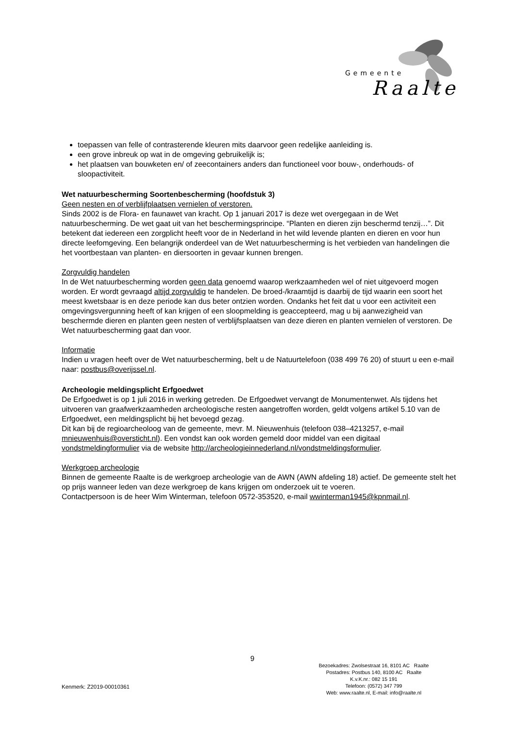Gemeente
Raalte
toepassen van felle of contrasterende kleuren mits daarvoor geen redelijke aanleiding is.
een grove inbreuk op wat in de omgeving gebruikelijk is;
het plaatsen van bouwketen en/ of zeecontainers anders dan functioneel voor bouw-, onderhouds- of sloopactiviteit.
Wet natuurbescherming Soortenbescherming (hoofdstuk 3)
Geen nesten en of verblijfplaatsen vernielen of verstoren.
Sinds 2002 is de Flora- en faunawet van kracht. Op 1 januari 2017 is deze wet overgegaan in de Wet natuurbescherming. De wet gaat uit van het beschermingsprincipe. “Planten en dieren zijn beschermd tenzij…”. Dit betekent dat iedereen een zorgplicht heeft voor de in Nederland in het wild levende planten en dieren en voor hun directe leefomgeving. Een belangrijk onderdeel van de Wet natuurbescherming is het verbieden van handelingen die het voortbestaan van planten- en diersoorten in gevaar kunnen brengen.
Zorgvuldig handelen
In de Wet natuurbescherming worden geen data genoemd waarop werkzaamheden wel of niet uitgevoerd mogen worden. Er wordt gevraagd altijd zorgvuldig te handelen. De broed-/kraamtijd is daarbij de tijd waarin een soort het meest kwetsbaar is en deze periode kan dus beter ontzien worden. Ondanks het feit dat u voor een activiteit een omgevingsvergunning heeft of kan krijgen of een sloopmelding is geaccepteerd, mag u bij aanwezigheid van beschermde dieren en planten geen nesten of verblijfsplaatsen van deze dieren en planten vernielen of verstoren. De Wet natuurbescherming gaat dan voor.
Informatie
Indien u vragen heeft over de Wet natuurbescherming, belt u de Natuurtelefoon (038 499 76 20) of stuurt u een e-mail naar: postbus@overijssel.nl.
Archeologie meldingsplicht Erfgoedwet
De Erfgoedwet is op 1 juli 2016 in werking getreden. De Erfgoedwet vervangt de Monumentenwet. Als tijdens het uitvoeren van graafwerkzaamheden archeologische resten aangetroffen worden, geldt volgens artikel 5.10 van de Erfgoedwet, een meldingsplicht bij het bevoegd gezag.
Dit kan bij de regioarcheoloog van de gemeente, mevr. M. Nieuwenhuis (telefoon 038–4213257, e-mail mnieuwenhuis@oversticht.nl). Een vondst kan ook worden gemeld door middel van een digitaal vondstmeldingformulier via de website http://archeologieinnederland.nl/vondstmeldingsformulier.
Werkgroep archeologie
Binnen de gemeente Raalte is de werkgroep archeologie van de AWN (AWN afdeling 18) actief. De gemeente stelt het op prijs wanneer leden van deze werkgroep de kans krijgen om onderzoek uit te voeren.
Contactpersoon is de heer Wim Winterman, telefoon 0572-353520, e-mail wwinterman1945@kpnmail.nl.
9
Bezoekadres: Zwolsestraat 16, 8101 AC Raalte
Postadres: Postbus 140, 8100 AC Raalte
K.v.K.nr.: 082 15 191
Telefoon: (0572) 347 799
Web: www.raalte.nl, E-mail: info@raalte.nl
Kenmerk: Z2019-00010361